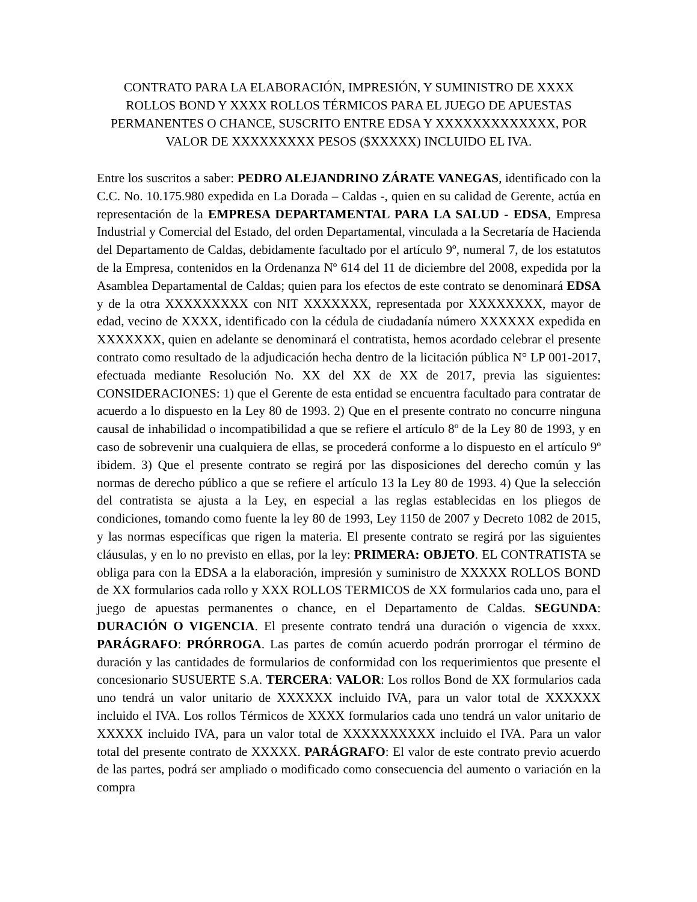CONTRATO PARA LA ELABORACIÓN, IMPRESIÓN, Y SUMINISTRO DE XXXX ROLLOS BOND Y XXXX ROLLOS TÉRMICOS PARA EL JUEGO DE APUESTAS PERMANENTES O CHANCE, SUSCRITO ENTRE EDSA Y XXXXXXXXXXXXX, POR VALOR DE XXXXXXXXX PESOS ($XXXXX) INCLUIDO EL IVA.
Entre los suscritos a saber: PEDRO ALEJANDRINO ZÁRATE VANEGAS, identificado con la C.C. No. 10.175.980 expedida en La Dorada – Caldas -, quien en su calidad de Gerente, actúa en representación de la EMPRESA DEPARTAMENTAL PARA LA SALUD - EDSA, Empresa Industrial y Comercial del Estado, del orden Departamental, vinculada a la Secretaría de Hacienda del Departamento de Caldas, debidamente facultado por el artículo 9º, numeral 7, de los estatutos de la Empresa, contenidos en la Ordenanza Nº 614 del 11 de diciembre del 2008, expedida por la Asamblea Departamental de Caldas; quien para los efectos de este contrato se denominará EDSA y de la otra XXXXXXXXX con NIT XXXXXXX, representada por XXXXXXXX, mayor de edad, vecino de XXXX, identificado con la cédula de ciudadanía número XXXXXX expedida en XXXXXXX, quien en adelante se denominará el contratista, hemos acordado celebrar el presente contrato como resultado de la adjudicación hecha dentro de la licitación pública N° LP 001-2017, efectuada mediante Resolución No. XX del XX de XX de 2017, previa las siguientes: CONSIDERACIONES: 1) que el Gerente de esta entidad se encuentra facultado para contratar de acuerdo a lo dispuesto en la Ley 80 de 1993. 2) Que en el presente contrato no concurre ninguna causal de inhabilidad o incompatibilidad a que se refiere el artículo 8º de la Ley 80 de 1993, y en caso de sobrevenir una cualquiera de ellas, se procederá conforme a lo dispuesto en el artículo 9º ibidem. 3) Que el presente contrato se regirá por las disposiciones del derecho común y las normas de derecho público a que se refiere el artículo 13 la Ley 80 de 1993. 4) Que la selección del contratista se ajusta a la Ley, en especial a las reglas establecidas en los pliegos de condiciones, tomando como fuente la ley 80 de 1993, Ley 1150 de 2007 y Decreto 1082 de 2015, y las normas específicas que rigen la materia. El presente contrato se regirá por las siguientes cláusulas, y en lo no previsto en ellas, por la ley: PRIMERA: OBJETO. EL CONTRATISTA se obliga para con la EDSA a la elaboración, impresión y suministro de XXXXX ROLLOS BOND de XX formularios cada rollo y XXX ROLLOS TERMICOS de XX formularios cada uno, para el juego de apuestas permanentes o chance, en el Departamento de Caldas. SEGUNDA: DURACIÓN O VIGENCIA. El presente contrato tendrá una duración o vigencia de xxxx. PARÁGRAFO: PRÓRROGA. Las partes de común acuerdo podrán prorrogar el término de duración y las cantidades de formularios de conformidad con los requerimientos que presente el concesionario SUSUERTE S.A. TERCERA: VALOR: Los rollos Bond de XX formularios cada uno tendrá un valor unitario de XXXXXX incluido IVA, para un valor total de XXXXXX incluido el IVA. Los rollos Térmicos de XXXX formularios cada uno tendrá un valor unitario de XXXXX incluido IVA, para un valor total de XXXXXXXXXX incluido el IVA. Para un valor total del presente contrato de XXXXX. PARÁGRAFO: El valor de este contrato previo acuerdo de las partes, podrá ser ampliado o modificado como consecuencia del aumento o variación en la compra